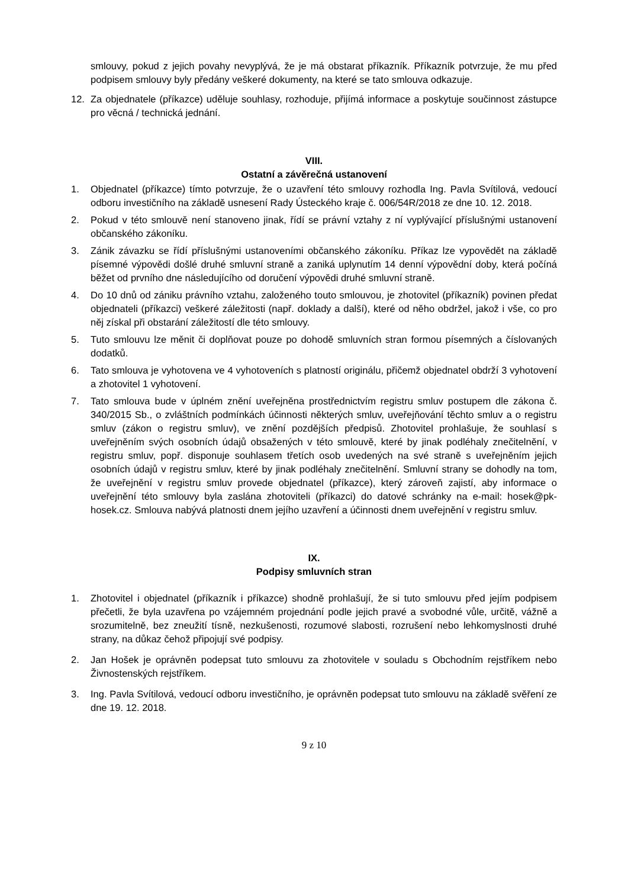smlouvy, pokud z jejich povahy nevyplývá, že je má obstarat příkazník. Příkazník potvrzuje, že mu před podpisem smlouvy byly předány veškeré dokumenty, na které se tato smlouva odkazuje.
12. Za objednatele (příkazce) uděluje souhlasy, rozhoduje, přijímá informace a poskytuje součinnost zástupce pro věcná / technická jednání.
VIII.
Ostatní a závěrečná ustanovení
1. Objednatel (příkazce) tímto potvrzuje, že o uzavření této smlouvy rozhodla Ing. Pavla Svítilová, vedoucí odboru investičního na základě usnesení Rady Ústeckého kraje č. 006/54R/2018 ze dne 10. 12. 2018.
2. Pokud v této smlouvě není stanoveno jinak, řídí se právní vztahy z ní vyplývající příslušnými ustanovení občanského zákoníku.
3. Zánik závazku se řídí příslušnými ustanoveními občanského zákoníku. Příkaz lze vypovědět na základě písemné výpovědi došlé druhé smluvní straně a zaniká uplynutím 14 denní výpovědní doby, která počíná běžet od prvního dne následujícího od doručení výpovědi druhé smluvní straně.
4. Do 10 dnů od zániku právního vztahu, založeného touto smlouvou, je zhotovitel (příkazník) povinen předat objednateli (příkazci) veškeré záležitosti (např. doklady a další), které od něho obdržel, jakož i vše, co pro něj získal při obstarání záležitostí dle této smlouvy.
5. Tuto smlouvu lze měnit či doplňovat pouze po dohodě smluvních stran formou písemných a číslovaných dodatků.
6. Tato smlouva je vyhotovena ve 4 vyhotoveních s platností originálu, přičemž objednatel obdrží 3 vyhotovení a zhotovitel 1 vyhotovení.
7. Tato smlouva bude v úplném znění uveřejněna prostřednictvím registru smluv postupem dle zákona č. 340/2015 Sb., o zvláštních podmínkách účinnosti některých smluv, uveřejňování těchto smluv a o registru smluv (zákon o registru smluv), ve znění pozdějších předpisů. Zhotovitel prohlašuje, že souhlasí s uveřejněním svých osobních údajů obsažených v této smlouvě, které by jinak podléhaly znečitelnění, v registru smluv, popř. disponuje souhlasem třetích osob uvedených na své straně s uveřejněním jejich osobních údajů v registru smluv, které by jinak podléhaly znečitelnění. Smluvní strany se dohodly na tom, že uveřejnění v registru smluv provede objednatel (příkazce), který zároveň zajistí, aby informace o uveřejnění této smlouvy byla zaslána zhotoviteli (příkazci) do datové schránky na e-mail: hosek@pk-hosek.cz. Smlouva nabývá platnosti dnem jejího uzavření a účinnosti dnem uveřejnění v registru smluv.
IX.
Podpisy smluvních stran
1. Zhotovitel i objednatel (příkazník i příkazce) shodně prohlašují, že si tuto smlouvu před jejím podpisem přečetli, že byla uzavřena po vzájemném projednání podle jejich pravé a svobodné vůle, určitě, vážně a srozumitelně, bez zneužití tísně, nezkušenosti, rozumové slabosti, rozrušení nebo lehkomyslnosti druhé strany, na důkaz čehož připojují své podpisy.
2. Jan Hošek je oprávněn podepsat tuto smlouvu za zhotovitele v souladu s Obchodním rejstříkem nebo Živnostenských rejstříkem.
3. Ing. Pavla Svítilová, vedoucí odboru investičního, je oprávněn podepsat tuto smlouvu na základě svěření ze dne 19. 12. 2018.
9 z 10